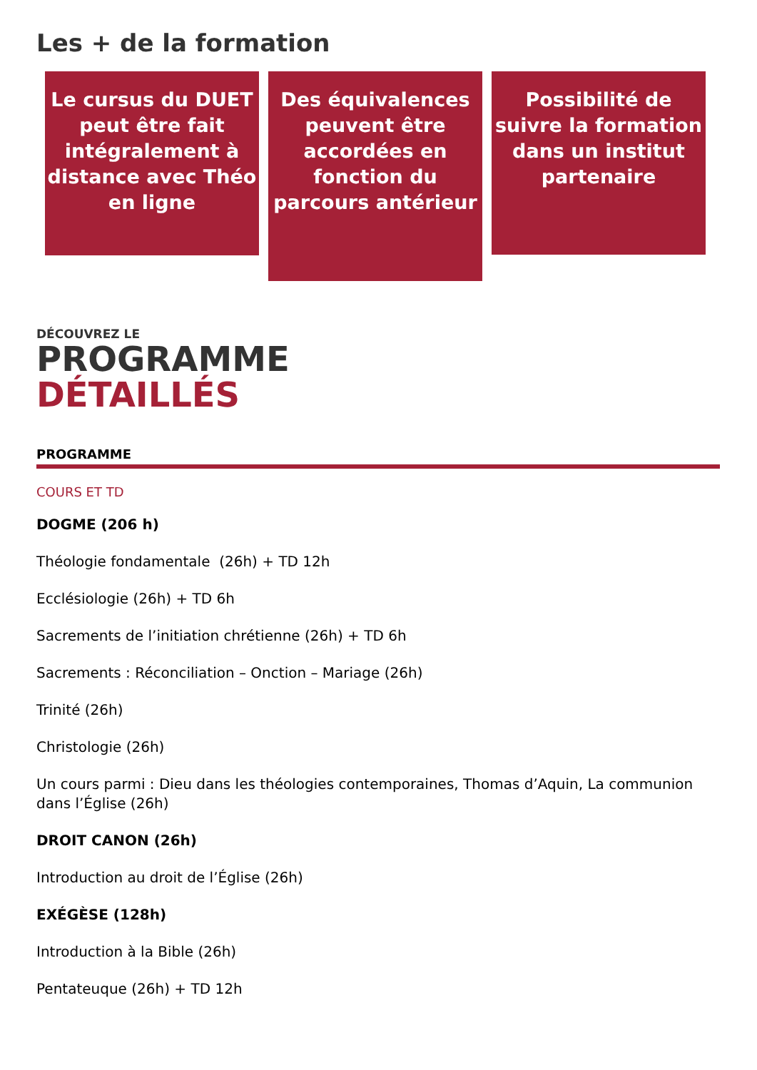Les + de la formation
Le cursus du DUET peut être fait intégralement à distance avec Théo en ligne
Des équivalences peuvent être accordées en fonction du parcours antérieur
Possibilité de suivre la formation dans un institut partenaire
DÉCOUVREZ LE
PROGRAMME
DÉTAILLÉS
PROGRAMME
COURS ET TD
DOGME (206 h)
Théologie fondamentale (26h) + TD 12h
Ecclésiologie (26h) + TD 6h
Sacrements de l’initiation chrétienne (26h) + TD 6h
Sacrements : Réconciliation – Onction – Mariage (26h)
Trinité (26h)
Christologie (26h)
Un cours parmi : Dieu dans les théologies contemporaines, Thomas d’Aquin, La communion dans l’Église (26h)
DROIT CANON (26h)
Introduction au droit de l’Église (26h)
EXÉGÈSE (128h)
Introduction à la Bible (26h)
Pentateuque (26h) + TD 12h